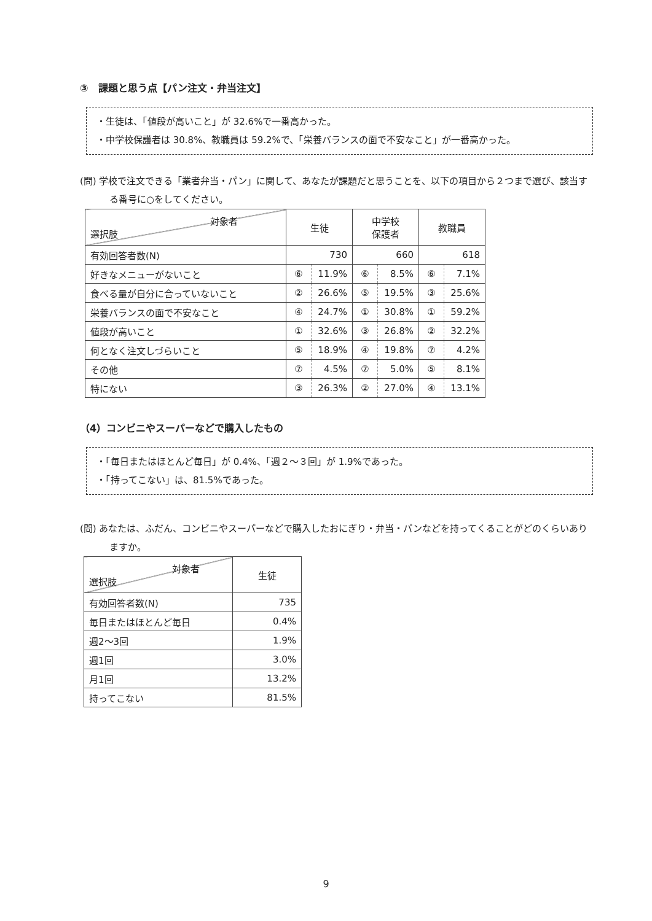③　課題と思う点【パン注文・弁当注文】
・生徒は、「値段が高いこと」が 32.6%で一番高かった。
・中学校保護者は 30.8%、教職員は 59.2%で、「栄養バランスの面で不安なこと」が一番高かった。
(問) 学校で注文できる「業者弁当・パン」に関して、あなたが課題だと思うことを、以下の項目から２つまで選び、該当する番号に○をしてください。
| 対象者 選択肢 | 生徒 | | 中学校 保護者 | | 教職員 | |
| --- | --- | --- | --- | --- | --- | --- |
| 有効回答者数(N) | 730 | | 660 | | 618 | |
| 好きなメニューがないこと | ⑥ | 11.9% | ⑥ | 8.5% | ⑥ | 7.1% |
| 食べる量が自分に合っていないこと | ② | 26.6% | ⑤ | 19.5% | ③ | 25.6% |
| 栄養バランスの面で不安なこと | ④ | 24.7% | ① | 30.8% | ① | 59.2% |
| 値段が高いこと | ① | 32.6% | ③ | 26.8% | ② | 32.2% |
| 何となく注文しづらいこと | ⑤ | 18.9% | ④ | 19.8% | ⑦ | 4.2% |
| その他 | ⑦ | 4.5% | ⑦ | 5.0% | ⑤ | 8.1% |
| 特にない | ③ | 26.3% | ② | 27.0% | ④ | 13.1% |
（4）コンビニやスーパーなどで購入したもの
・「毎日またはほとんど毎日」が 0.4%、「週２～３回」が 1.9%であった。
・「持ってこない」は、81.5%であった。
(問) あなたは、ふだん、コンビニやスーパーなどで購入したおにぎり・弁当・パンなどを持ってくることがどのくらいありますか。
| 対象者 選択肢 | 生徒 |
| --- | --- |
| 有効回答者数(N) | 735 |
| 毎日またはほとんど毎日 | 0.4% |
| 週2～3回 | 1.9% |
| 週1回 | 3.0% |
| 月1回 | 13.2% |
| 持ってこない | 81.5% |
9